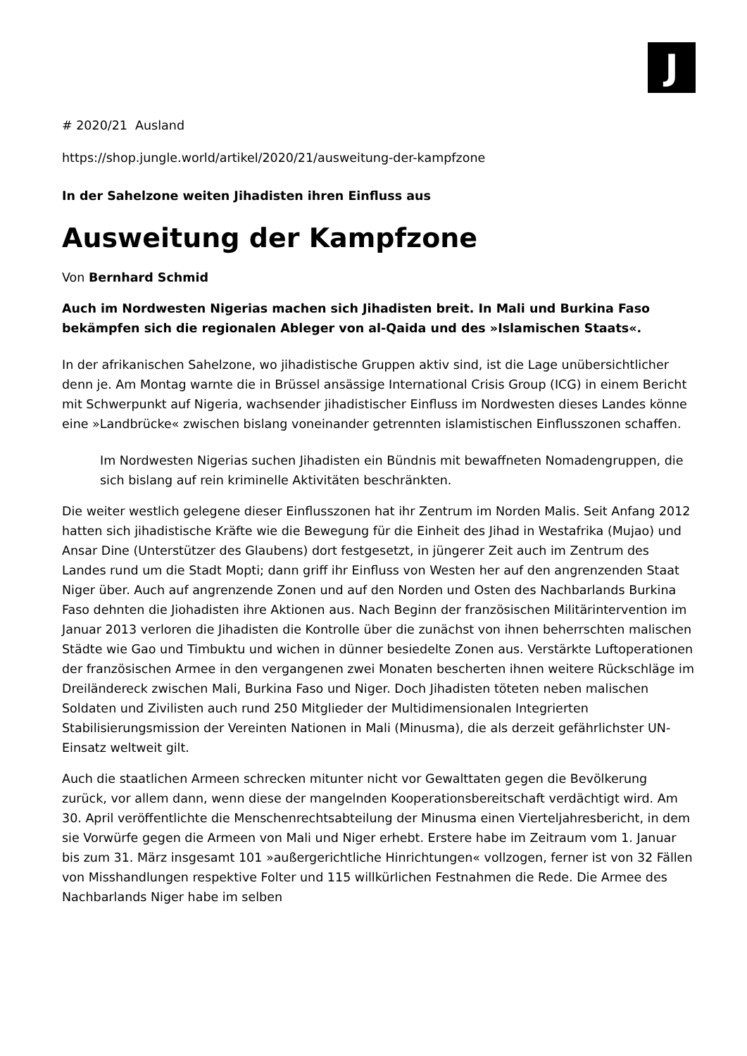J
# 2020/21 Ausland
https://shop.jungle.world/artikel/2020/21/ausweitung-der-kampfzone
In der Sahelzone weiten Jihadisten ihren Einfluss aus
Ausweitung der Kampfzone
Von Bernhard Schmid
Auch im Nordwesten Nigerias machen sich Jihadisten breit. In Mali und Burkina Faso bekämpfen sich die regionalen Ableger von al-Qaida und des »Islamischen Staats«.
In der afrikanischen Sahelzone, wo jihadistische Gruppen aktiv sind, ist die Lage unübersichtlicher denn je. Am Montag warnte die in Brüssel ansässige International Crisis Group (ICG) in einem Bericht mit Schwerpunkt auf Nigeria, wachsender jihadistischer Einfluss im Nordwesten dieses Landes könne eine »Landbrücke« zwischen bislang voneinander getrennten islamistischen Einflusszonen schaffen.
Im Nordwesten Nigerias suchen Jihadisten ein Bündnis mit bewaffneten Nomadengruppen, die sich bislang auf rein kriminelle Aktivitäten beschränkten.
Die weiter westlich gelegene dieser Einflusszonen hat ihr Zentrum im Norden Malis. Seit Anfang 2012 hatten sich jihadistische Kräfte wie die Bewegung für die Einheit des Jihad in Westafrika (Mujao) und Ansar Dine (Unterstützer des Glaubens) dort festgesetzt, in jüngerer Zeit auch im Zentrum des Landes rund um die Stadt Mopti; dann griff ihr Einfluss von Westen her auf den angrenzenden Staat Niger über. Auch auf angrenzende Zonen und auf den Norden und Osten des Nachbarlands Burkina Faso dehnten die Jiohadisten ihre Aktionen aus. Nach Beginn der französischen Militärintervention im Januar 2013 verloren die Jihadisten die Kontrolle über die zunächst von ihnen beherrschten malischen Städte wie Gao und Timbuktu und wichen in dünner besiedelte Zonen aus. Verstärkte Luftoperationen der französischen Armee in den vergangenen zwei Monaten bescherten ihnen weitere Rückschläge im Dreiländereck zwischen Mali, Burkina Faso und Niger. Doch Jihadisten töteten neben malischen Soldaten und Zivilisten auch rund 250 Mitglieder der Multidimensionalen Integrierten Stabilisierungsmission der Vereinten Nationen in Mali (Minusma), die als derzeit gefährlichster UN-Einsatz weltweit gilt.
Auch die staatlichen Armeen schrecken mitunter nicht vor Gewalttaten gegen die Bevölkerung zurück, vor allem dann, wenn diese der mangelnden Kooperationsbereitschaft verdächtigt wird. Am 30. April veröffentlichte die Menschenrechtsabteilung der Minusma einen Vierteljahresbericht, in dem sie Vorwürfe gegen die Armeen von Mali und Niger erhebt. Erstere habe im Zeitraum vom 1. Januar bis zum 31. März insgesamt 101 »außergerichtliche Hinrichtungen« vollzogen, ferner ist von 32 Fällen von Misshandlungen respektive Folter und 115 willkürlichen Festnahmen die Rede. Die Armee des Nachbarlands Niger habe im selben